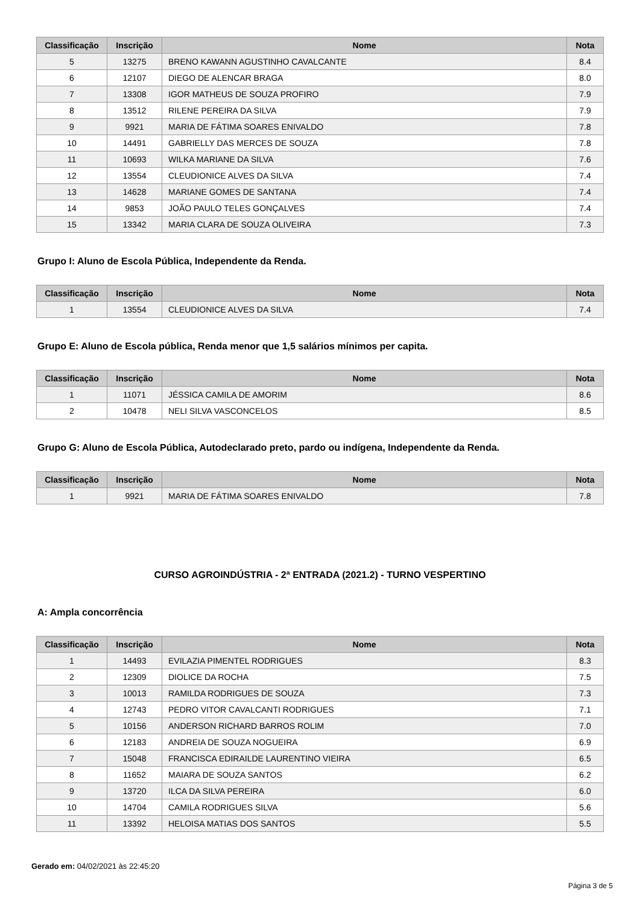| Classificação | Inscrição | Nome | Nota |
| --- | --- | --- | --- |
| 5 | 13275 | BRENO KAWANN AGUSTINHO CAVALCANTE | 8.4 |
| 6 | 12107 | DIEGO DE ALENCAR BRAGA | 8.0 |
| 7 | 13308 | IGOR MATHEUS DE SOUZA PROFIRO | 7.9 |
| 8 | 13512 | RILENE PEREIRA DA SILVA | 7.9 |
| 9 | 9921 | MARIA DE FÁTIMA SOARES ENIVALDO | 7.8 |
| 10 | 14491 | GABRIELLY DAS MERCES DE SOUZA | 7.8 |
| 11 | 10693 | WILKA MARIANE DA SILVA | 7.6 |
| 12 | 13554 | CLEUDIONICE ALVES DA SILVA | 7.4 |
| 13 | 14628 | MARIANE GOMES DE SANTANA | 7.4 |
| 14 | 9853 | JOÃO PAULO TELES GONÇALVES | 7.4 |
| 15 | 13342 | MARIA CLARA DE SOUZA OLIVEIRA | 7.3 |
Grupo I: Aluno de Escola Pública, Independente da Renda.
| Classificação | Inscrição | Nome | Nota |
| --- | --- | --- | --- |
| 1 | 13554 | CLEUDIONICE ALVES DA SILVA | 7.4 |
Grupo E: Aluno de Escola pública, Renda menor que 1,5 salários mínimos per capita.
| Classificação | Inscrição | Nome | Nota |
| --- | --- | --- | --- |
| 1 | 11071 | JÉSSICA CAMILA DE AMORIM | 8.6 |
| 2 | 10478 | NELI SILVA VASCONCELOS | 8.5 |
Grupo G: Aluno de Escola Pública, Autodeclarado preto, pardo ou indígena, Independente da Renda.
| Classificação | Inscrição | Nome | Nota |
| --- | --- | --- | --- |
| 1 | 9921 | MARIA DE FÁTIMA SOARES ENIVALDO | 7.8 |
CURSO AGROINDÚSTRIA - 2ª ENTRADA (2021.2) - TURNO VESPERTINO
A: Ampla concorrência
| Classificação | Inscrição | Nome | Nota |
| --- | --- | --- | --- |
| 1 | 14493 | EVILAZIA PIMENTEL RODRIGUES | 8.3 |
| 2 | 12309 | DIOLICE DA ROCHA | 7.5 |
| 3 | 10013 | RAMILDA RODRIGUES DE SOUZA | 7.3 |
| 4 | 12743 | PEDRO VITOR CAVALCANTI RODRIGUES | 7.1 |
| 5 | 10156 | ANDERSON RICHARD BARROS ROLIM | 7.0 |
| 6 | 12183 | ANDREIA DE SOUZA NOGUEIRA | 6.9 |
| 7 | 15048 | FRANCISCA EDIRAILDE LAURENTINO VIEIRA | 6.5 |
| 8 | 11652 | MAIARA DE SOUZA SANTOS | 6.2 |
| 9 | 13720 | ILCA DA SILVA PEREIRA | 6.0 |
| 10 | 14704 | CAMILA RODRIGUES SILVA | 5.6 |
| 11 | 13392 | HELOISA MATIAS DOS SANTOS | 5.5 |
Gerado em: 04/02/2021 às 22:45:20
Página 3 de 5